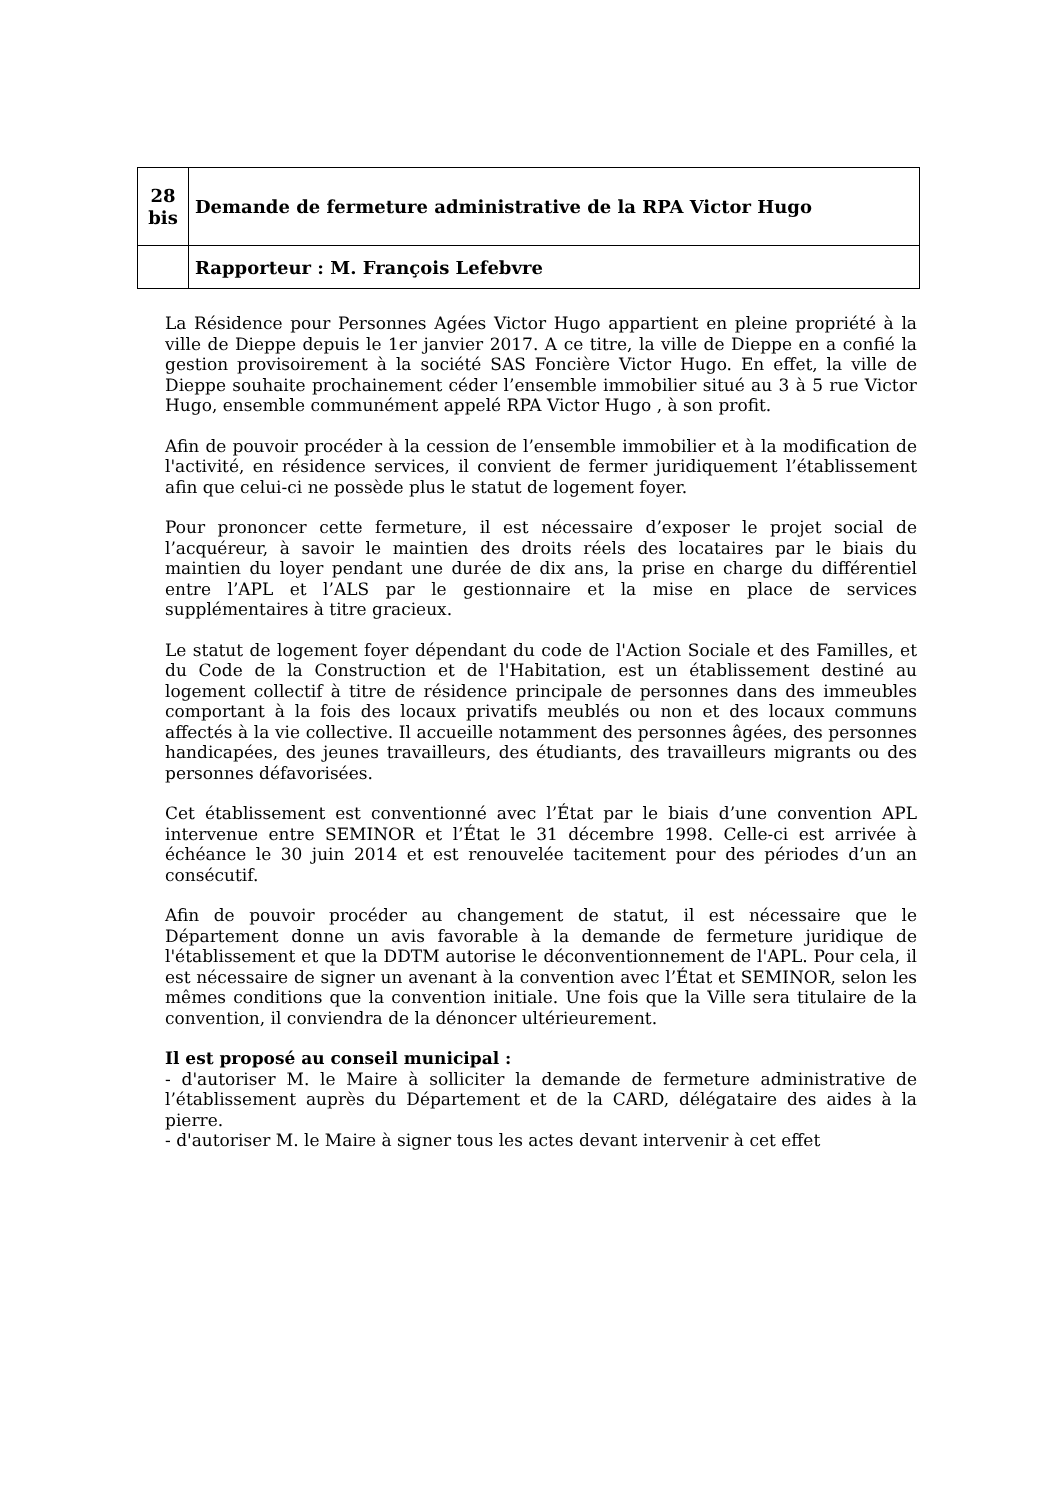| 28 bis | Demande de fermeture administrative de la RPA Victor Hugo |
| | Rapporteur : M. François Lefebvre |
La Résidence pour Personnes Agées Victor Hugo appartient en pleine propriété à la ville de Dieppe depuis le 1er janvier 2017. A ce titre, la ville de Dieppe en a confié la gestion provisoirement à la société SAS Foncière Victor Hugo. En effet, la ville de Dieppe souhaite prochainement céder l’ensemble immobilier situé au 3 à 5 rue Victor Hugo, ensemble communément appelé RPA Victor Hugo , à son profit.
Afin de pouvoir procéder à la cession de l’ensemble immobilier et à la modification de l'activité, en résidence services, il convient de fermer juridiquement l’établissement afin que celui-ci ne possède plus le statut de logement foyer.
Pour prononcer cette fermeture, il est nécessaire d’exposer le projet social de l’acquéreur, à savoir le maintien des droits réels des locataires par le biais du maintien du loyer pendant une durée de dix ans, la prise en charge du différentiel entre l’APL et l’ALS par le gestionnaire et la mise en place de services supplémentaires à titre gracieux.
Le statut de logement foyer dépendant du code de l'Action Sociale et des Familles, et du Code de la Construction et de l'Habitation, est un établissement destiné au logement collectif à titre de résidence principale de personnes dans des immeubles comportant à la fois des locaux privatifs meublés ou non et des locaux communs affectés à la vie collective. Il accueille notamment des personnes âgées, des personnes handicapées, des jeunes travailleurs, des étudiants, des travailleurs migrants ou des personnes défavorisées.
Cet établissement est conventionné avec l’État par le biais d’une convention APL intervenue entre SEMINOR et l’État le 31 décembre 1998. Celle-ci est arrivée à échéance le 30 juin 2014 et est renouvelée tacitement pour des périodes d’un an consécutif.
Afin de pouvoir procéder au changement de statut, il est nécessaire que le Département donne un avis favorable à la demande de fermeture juridique de l'établissement et que la DDTM autorise le déconventionnement de l'APL. Pour cela, il est nécessaire de signer un avenant à la convention avec l’État et SEMINOR, selon les mêmes conditions que la convention initiale. Une fois que la Ville sera titulaire de la convention, il conviendra de la dénoncer ultérieurement.
Il est proposé au conseil municipal :
- d'autoriser M. le Maire à solliciter la demande de fermeture administrative de l’établissement auprès du Département et de la CARD, délégataire des aides à la pierre.
- d'autoriser M. le Maire à signer tous les actes devant intervenir à cet effet